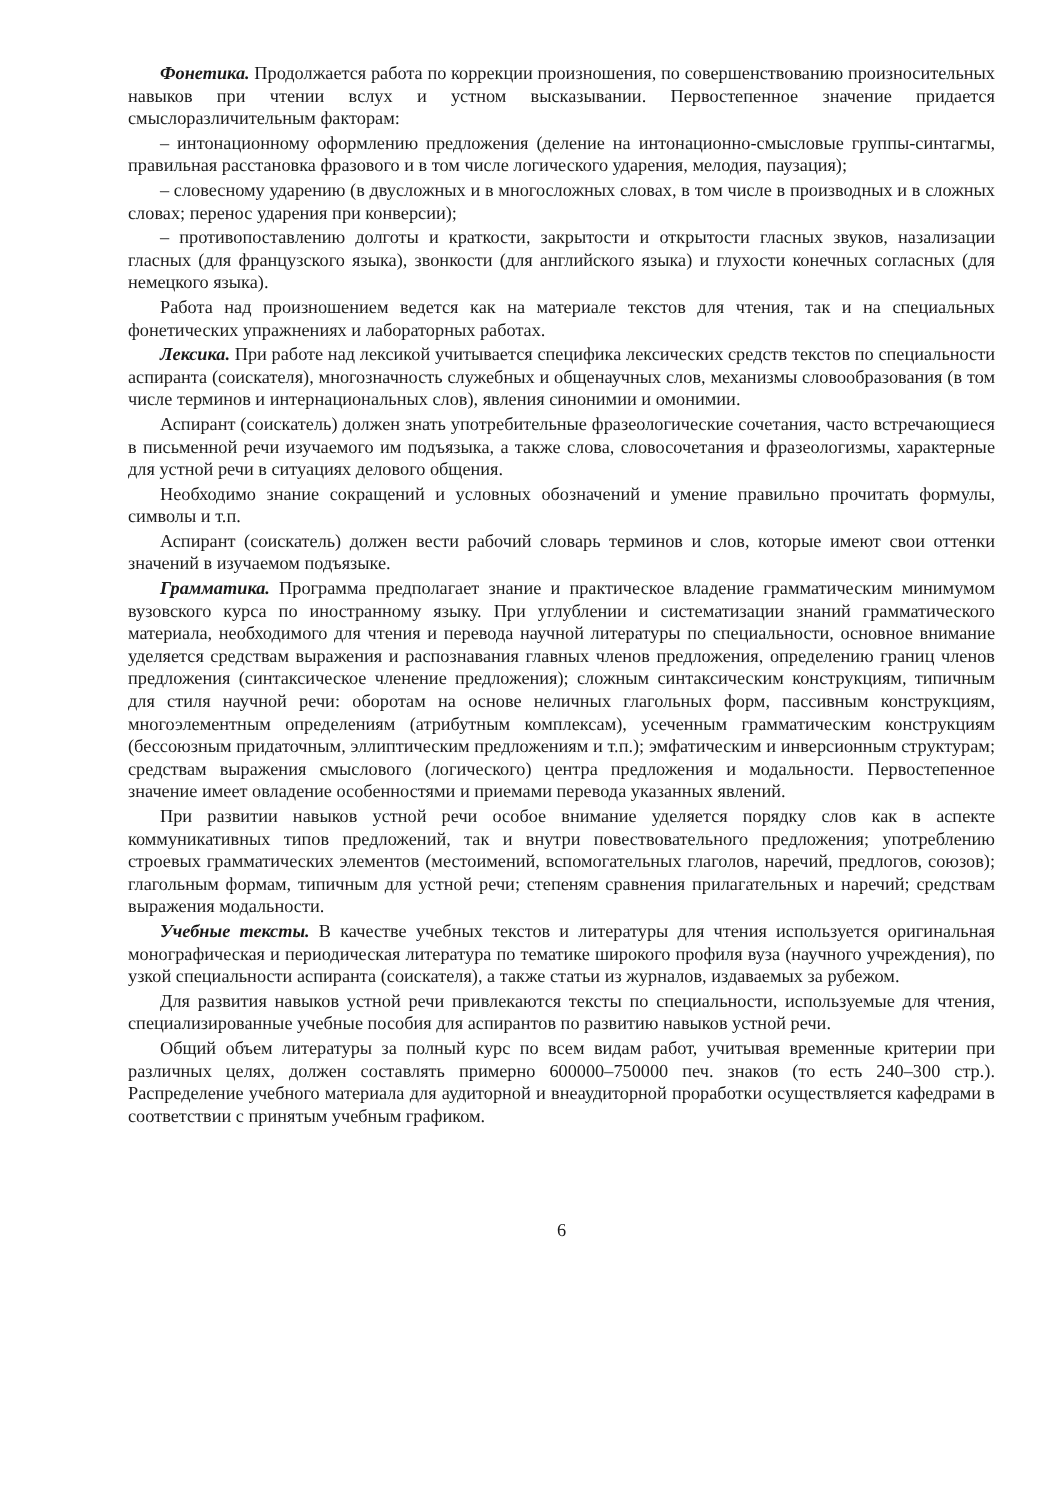Фонетика. Продолжается работа по коррекции произношения, по совершенствованию произносительных навыков при чтении вслух и устном высказывании. Первостепенное значение придается смыслоразличительным факторам:
– интонационному оформлению предложения (деление на интонационно-смысловые группы-синтагмы, правильная расстановка фразового и в том числе логического ударения, мелодия, паузация);
– словесному ударению (в двусложных и в многосложных словах, в том числе в производных и в сложных словах; перенос ударения при конверсии);
– противопоставлению долготы и краткости, закрытости и открытости гласных звуков, назализации гласных (для французского языка), звонкости (для английского языка) и глухости конечных согласных (для немецкого языка).
Работа над произношением ведется как на материале текстов для чтения, так и на специальных фонетических упражнениях и лабораторных работах.
Лексика. При работе над лексикой учитывается специфика лексических средств текстов по специальности аспиранта (соискателя), многозначность служебных и общенаучных слов, механизмы словообразования (в том числе терминов и интернациональных слов), явления синонимии и омонимии.
Аспирант (соискатель) должен знать употребительные фразеологические сочетания, часто встречающиеся в письменной речи изучаемого им подъязыка, а также слова, словосочетания и фразеологизмы, характерные для устной речи в ситуациях делового общения.
Необходимо знание сокращений и условных обозначений и умение правильно прочитать формулы, символы и т.п.
Аспирант (соискатель) должен вести рабочий словарь терминов и слов, которые имеют свои оттенки значений в изучаемом подъязыке.
Грамматика. Программа предполагает знание и практическое владение грамматическим минимумом вузовского курса по иностранному языку. При углублении и систематизации знаний грамматического материала, необходимого для чтения и перевода научной литературы по специальности, основное внимание уделяется средствам выражения и распознавания главных членов предложения, определению границ членов предложения (синтаксическое членение предложения); сложным синтаксическим конструкциям, типичным для стиля научной речи: оборотам на основе неличных глагольных форм, пассивным конструкциям, многоэлементным определениям (атрибутным комплексам), усеченным грамматическим конструкциям (бессоюзным придаточным, эллиптическим предложениям и т.п.); эмфатическим и инверсионным структурам; средствам выражения смыслового (логического) центра предложения и модальности. Первостепенное значение имеет овладение особенностями и приемами перевода указанных явлений.
При развитии навыков устной речи особое внимание уделяется порядку слов как в аспекте коммуникативных типов предложений, так и внутри повествовательного предложения; употреблению строевых грамматических элементов (местоимений, вспомогательных глаголов, наречий, предлогов, союзов); глагольным формам, типичным для устной речи; степеням сравнения прилагательных и наречий; средствам выражения модальности.
Учебные тексты. В качестве учебных текстов и литературы для чтения используется оригинальная монографическая и периодическая литература по тематике широкого профиля вуза (научного учреждения), по узкой специальности аспиранта (соискателя), а также статьи из журналов, издаваемых за рубежом.
Для развития навыков устной речи привлекаются тексты по специальности, используемые для чтения, специализированные учебные пособия для аспирантов по развитию навыков устной речи.
Общий объем литературы за полный курс по всем видам работ, учитывая временные критерии при различных целях, должен составлять примерно 600000–750000 печ. знаков (то есть 240–300 стр.). Распределение учебного материала для аудиторной и внеаудиторной проработки осуществляется кафедрами в соответствии с принятым учебным графиком.
6